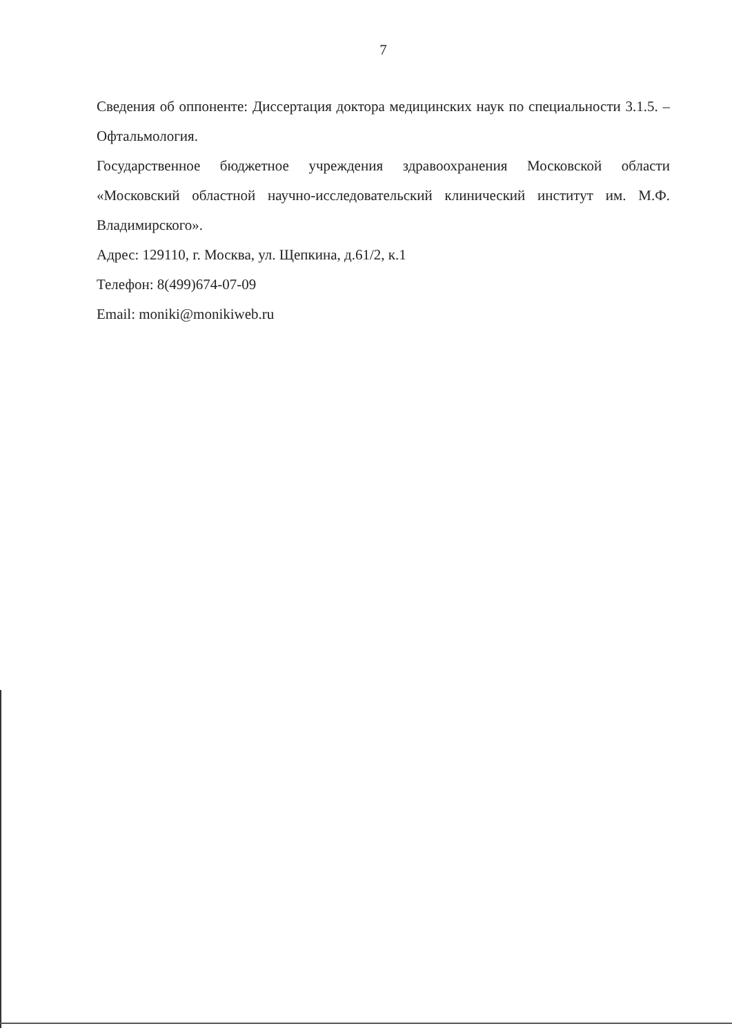7
Сведения об оппоненте: Диссертация доктора медицинских наук по специальности 3.1.5. – Офтальмология.
Государственное бюджетное учреждения здравоохранения Московской области «Московский областной научно-исследовательский клинический институт им. М.Ф. Владимирского».
Адрес: 129110, г. Москва, ул. Щепкина, д.61/2, к.1
Телефон: 8(499)674-07-09
Email: moniki@monikiweb.ru